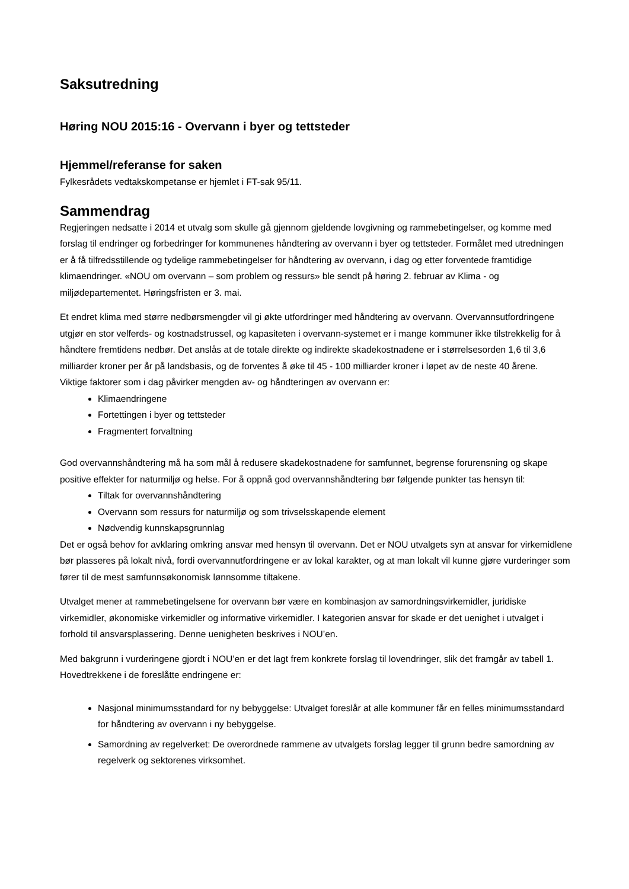Saksutredning
Høring NOU 2015:16 - Overvann i byer og tettsteder
Hjemmel/referanse for saken
Fylkesrådets vedtakskompetanse er hjemlet i FT-sak 95/11.
Sammendrag
Regjeringen nedsatte i 2014 et utvalg som skulle gå gjennom gjeldende lovgivning og rammebetingelser, og komme med forslag til endringer og forbedringer for kommunenes håndtering av overvann i byer og tettsteder. Formålet med utredningen er å få tilfredsstillende og tydelige rammebetingelser for håndtering av overvann, i dag og etter forventede framtidige klimaendringer. «NOU om overvann – som problem og ressurs» ble sendt på høring 2. februar av Klima - og miljødepartementet. Høringsfristen er 3. mai.
Et endret klima med større nedbørsmengder vil gi økte utfordringer med håndtering av overvann. Overvannsutfordringene utgjør en stor velferds- og kostnadstrussel, og kapasiteten i overvann-systemet er i mange kommuner ikke tilstrekkelig for å håndtere fremtidens nedbør. Det anslås at de totale direkte og indirekte skadekostnadene er i størrelsesorden 1,6 til 3,6 milliarder kroner per år på landsbasis, og de forventes å øke til 45 - 100 milliarder kroner i løpet av de neste 40 årene.
Viktige faktorer som i dag påvirker mengden av- og håndteringen av overvann er:
Klimaendringene
Fortettingen i byer og tettsteder
Fragmentert forvaltning
God overvannshåndtering må ha som mål å redusere skadekostnadene for samfunnet, begrense forurensning og skape positive effekter for naturmiljø og helse. For å oppnå god overvannshåndtering bør følgende punkter tas hensyn til:
Tiltak for overvannshåndtering
Overvann som ressurs for naturmiljø og som trivselsskapende element
Nødvendig kunnskapsgrunnlag
Det er også behov for avklaring omkring ansvar med hensyn til overvann. Det er NOU utvalgets syn at ansvar for virkemidlene bør plasseres på lokalt nivå, fordi overvannutfordringene er av lokal karakter, og at man lokalt vil kunne gjøre vurderinger som fører til de mest samfunnsøkonomisk lønnsomme tiltakene.
Utvalget mener at rammebetingelsene for overvann bør være en kombinasjon av samordningsvirkemidler, juridiske virkemidler, økonomiske virkemidler og informative virkemidler. I kategorien ansvar for skade er det uenighet i utvalget i forhold til ansvarsplassering. Denne uenigheten beskrives i NOU’en.
Med bakgrunn i vurderingene gjordt i NOU’en er det lagt frem konkrete forslag til lovendringer, slik det framgår av tabell 1. Hovedtrekkene i de foreslåtte endringene er:
Nasjonal minimumsstandard for ny bebyggelse: Utvalget foreslår at alle kommuner får en felles minimumsstandard for håndtering av overvann i ny bebyggelse.
Samordning av regelverket: De overordnede rammene av utvalgets forslag legger til grunn bedre samordning av regelverk og sektorenes virksomhet.